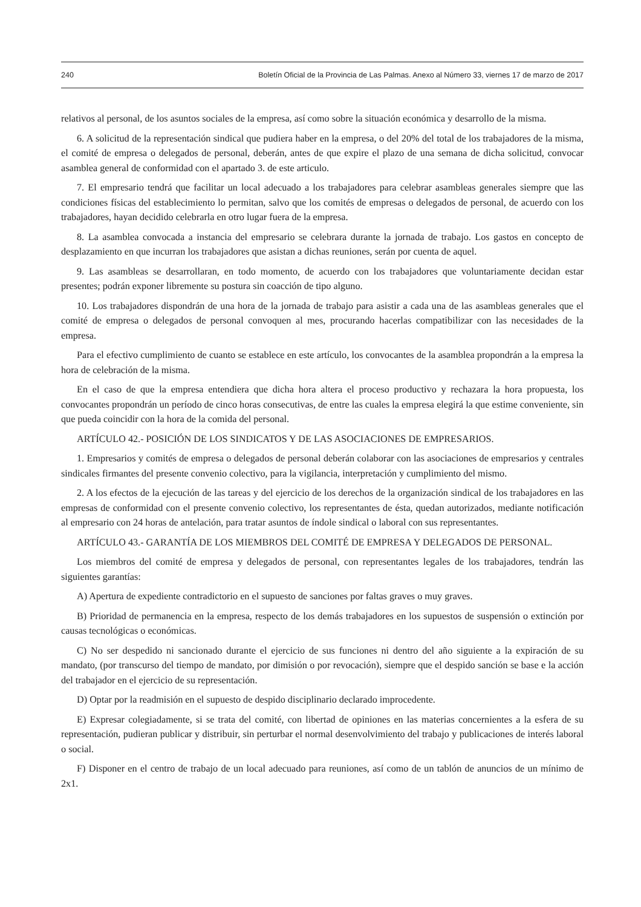240 Boletín Oficial de la Provincia de Las Palmas. Anexo al Número 33, viernes 17 de marzo de 2017
relativos al personal, de los asuntos sociales de la empresa, así como sobre la situación económica y desarrollo de la misma.
6. A solicitud de la representación sindical que pudiera haber en la empresa, o del 20% del total de los trabajadores de la misma, el comité de empresa o delegados de personal, deberán, antes de que expire el plazo de una semana de dicha solicitud, convocar asamblea general de conformidad con el apartado 3. de este articulo.
7. El empresario tendrá que facilitar un local adecuado a los trabajadores para celebrar asambleas generales siempre que las condiciones físicas del establecimiento lo permitan, salvo que los comités de empresas o delegados de personal, de acuerdo con los trabajadores, hayan decidido celebrarla en otro lugar fuera de la empresa.
8. La asamblea convocada a instancia del empresario se celebrara durante la jornada de trabajo. Los gastos en concepto de desplazamiento en que incurran los trabajadores que asistan a dichas reuniones, serán por cuenta de aquel.
9. Las asambleas se desarrollaran, en todo momento, de acuerdo con los trabajadores que voluntariamente decidan estar presentes; podrán exponer libremente su postura sin coacción de tipo alguno.
10. Los trabajadores dispondrán de una hora de la jornada de trabajo para asistir a cada una de las asambleas generales que el comité de empresa o delegados de personal convoquen al mes, procurando hacerlas compatibilizar con las necesidades de la empresa.
Para el efectivo cumplimiento de cuanto se establece en este artículo, los convocantes de la asamblea propondrán a la empresa la hora de celebración de la misma.
En el caso de que la empresa entendiera que dicha hora altera el proceso productivo y rechazara la hora propuesta, los convocantes propondrán un período de cinco horas consecutivas, de entre las cuales la empresa elegirá la que estime conveniente, sin que pueda coincidir con la hora de la comida del personal.
ARTÍCULO 42.- POSICIÓN DE LOS SINDICATOS Y DE LAS ASOCIACIONES DE EMPRESARIOS.
1. Empresarios y comités de empresa o delegados de personal deberán colaborar con las asociaciones de empresarios y centrales sindicales firmantes del presente convenio colectivo, para la vigilancia, interpretación y cumplimiento del mismo.
2. A los efectos de la ejecución de las tareas y del ejercicio de los derechos de la organización sindical de los trabajadores en las empresas de conformidad con el presente convenio colectivo, los representantes de ésta, quedan autorizados, mediante notificación al empresario con 24 horas de antelación, para tratar asuntos de índole sindical o laboral con sus representantes.
ARTÍCULO 43.- GARANTÍA DE LOS MIEMBROS DEL COMITÉ DE EMPRESA Y DELEGADOS DE PERSONAL.
Los miembros del comité de empresa y delegados de personal, con representantes legales de los trabajadores, tendrán las siguientes garantías:
A) Apertura de expediente contradictorio en el supuesto de sanciones por faltas graves o muy graves.
B) Prioridad de permanencia en la empresa, respecto de los demás trabajadores en los supuestos de suspensión o extinción por causas tecnológicas o económicas.
C) No ser despedido ni sancionado durante el ejercicio de sus funciones ni dentro del año siguiente a la expiración de su mandato, (por transcurso del tiempo de mandato, por dimisión o por revocación), siempre que el despido sanción se base e la acción del trabajador en el ejercicio de su representación.
D) Optar por la readmisión en el supuesto de despido disciplinario declarado improcedente.
E) Expresar colegiadamente, si se trata del comité, con libertad de opiniones en las materias concernientes a la esfera de su representación, pudieran publicar y distribuir, sin perturbar el normal desenvolvimiento del trabajo y publicaciones de interés laboral o social.
F) Disponer en el centro de trabajo de un local adecuado para reuniones, así como de un tablón de anuncios de un mínimo de 2x1.